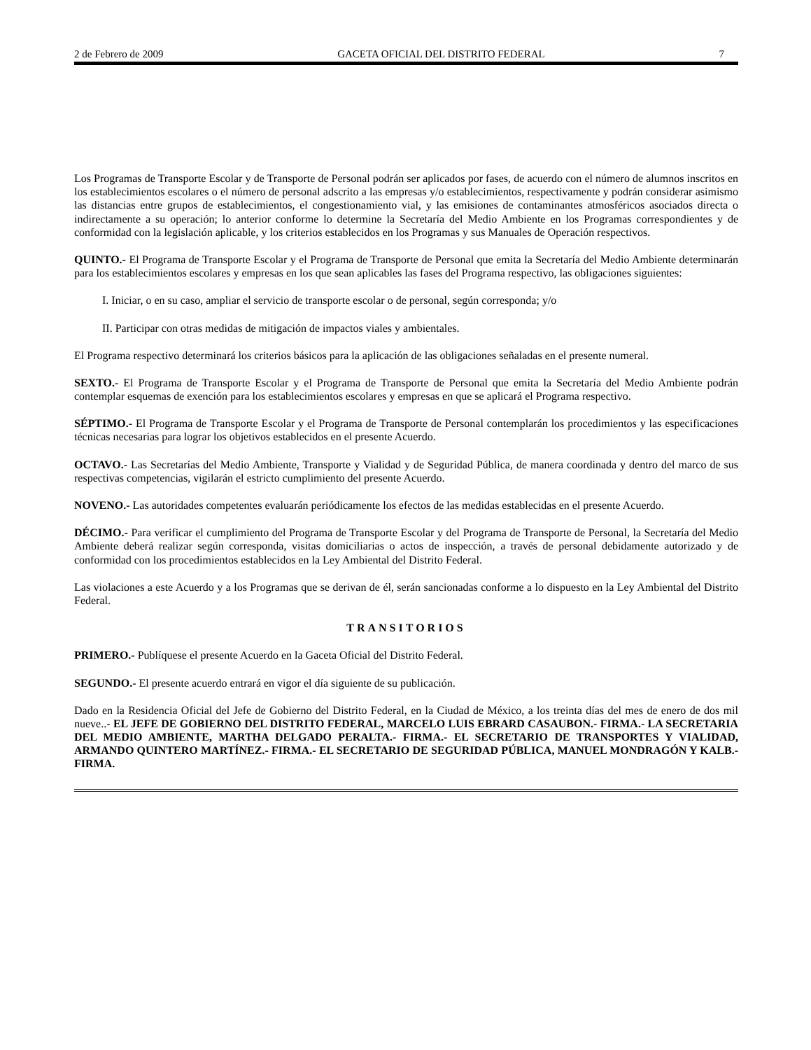2 de Febrero de 2009 GACETA OFICIAL DEL DISTRITO FEDERAL 7
Los Programas de Transporte Escolar y de Transporte de Personal podrán ser aplicados por fases, de acuerdo con el número de alumnos inscritos en los establecimientos escolares o el número de personal adscrito a las empresas y/o establecimientos, respectivamente y podrán considerar asimismo las distancias entre grupos de establecimientos, el congestionamiento vial, y las emisiones de contaminantes atmosféricos asociados directa o indirectamente a su operación; lo anterior conforme lo determine la Secretaría del Medio Ambiente en los Programas correspondientes y de conformidad con la legislación aplicable, y los criterios establecidos en los Programas y sus Manuales de Operación respectivos.
QUINTO.- El Programa de Transporte Escolar y el Programa de Transporte de Personal que emita la Secretaría del Medio Ambiente determinarán para los establecimientos escolares y empresas en los que sean aplicables las fases del Programa respectivo, las obligaciones siguientes:
I. Iniciar, o en su caso, ampliar el servicio de transporte escolar o de personal, según corresponda; y/o
II. Participar con otras medidas de mitigación de impactos viales y ambientales.
El Programa respectivo determinará los criterios básicos para la aplicación de las obligaciones señaladas en el presente numeral.
SEXTO.- El Programa de Transporte Escolar y el Programa de Transporte de Personal que emita la Secretaría del Medio Ambiente podrán contemplar esquemas de exención para los establecimientos escolares y empresas en que se aplicará el Programa respectivo.
SÉPTIMO.- El Programa de Transporte Escolar y el Programa de Transporte de Personal contemplarán los procedimientos y las especificaciones técnicas necesarias para lograr los objetivos establecidos en el presente Acuerdo.
OCTAVO.- Las Secretarías del Medio Ambiente, Transporte y Vialidad y de Seguridad Pública, de manera coordinada y dentro del marco de sus respectivas competencias, vigilarán el estricto cumplimiento del presente Acuerdo.
NOVENO.- Las autoridades competentes evaluarán periódicamente los efectos de las medidas establecidas en el presente Acuerdo.
DÉCIMO.- Para verificar el cumplimiento del Programa de Transporte Escolar y del Programa de Transporte de Personal, la Secretaría del Medio Ambiente deberá realizar según corresponda, visitas domiciliarias o actos de inspección, a través de personal debidamente autorizado y de conformidad con los procedimientos establecidos en la Ley Ambiental del Distrito Federal.
Las violaciones a este Acuerdo y a los Programas que se derivan de él, serán sancionadas conforme a lo dispuesto en la Ley Ambiental del Distrito Federal.
TRANSITORIOS
PRIMERO.- Publíquese el presente Acuerdo en la Gaceta Oficial del Distrito Federal.
SEGUNDO.- El presente acuerdo entrará en vigor el día siguiente de su publicación.
Dado en la Residencia Oficial del Jefe de Gobierno del Distrito Federal, en la Ciudad de México, a los treinta días del mes de enero de dos mil nueve..- EL JEFE DE GOBIERNO DEL DISTRITO FEDERAL, MARCELO LUIS EBRARD CASAUBON.- FIRMA.- LA SECRETARIA DEL MEDIO AMBIENTE, MARTHA DELGADO PERALTA.- FIRMA.- EL SECRETARIO DE TRANSPORTES Y VIALIDAD, ARMANDO QUINTERO MARTÍNEZ.- FIRMA.- EL SECRETARIO DE SEGURIDAD PÚBLICA, MANUEL MONDRAGÓN Y KALB.- FIRMA.